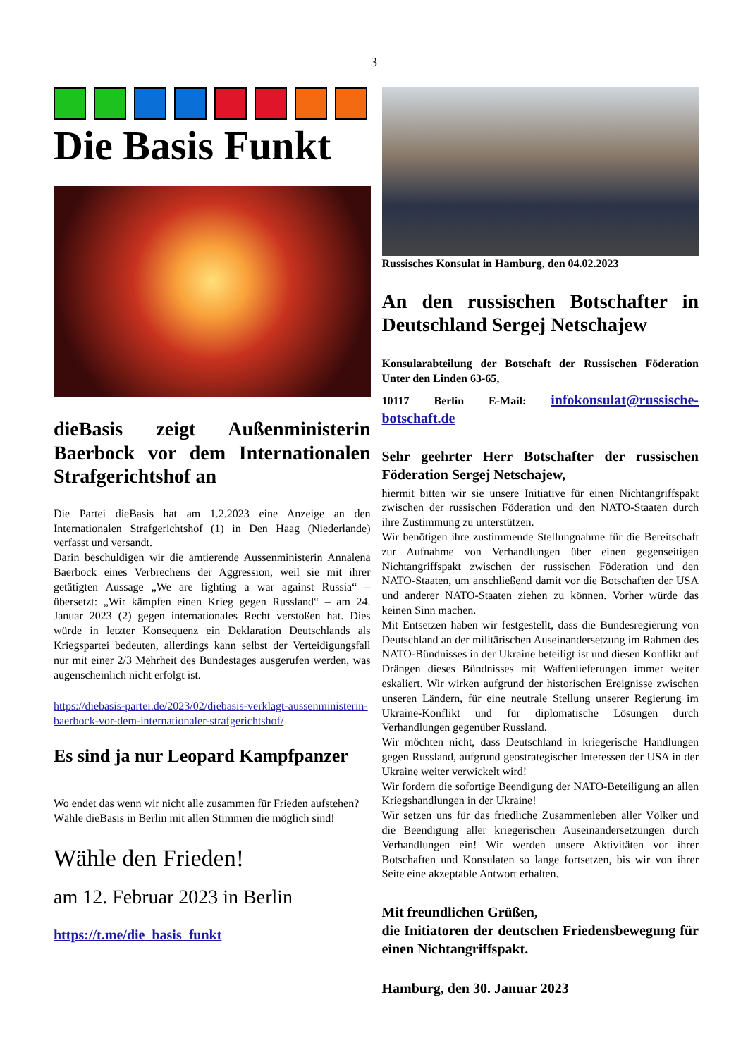3
Die Basis Funkt
dieBasis zeigt Außenministerin Baerbock vor dem Internationalen Strafgerichtshof an
Die Partei dieBasis hat am 1.2.2023 eine Anzeige an den Internationalen Strafgerichtshof (1) in Den Haag (Niederlande) verfasst und versandt.
Darin beschuldigen wir die amtierende Aussenministerin Annalena Baerbock eines Verbrechens der Aggression, weil sie mit ihrer getätigten Aussage „We are fighting a war against Russia“ – übersetzt: „Wir kämpfen einen Krieg gegen Russland“ – am 24. Januar 2023 (2) gegen internationales Recht verstoßen hat. Dies würde in letzter Konsequenz ein Deklaration Deutschlands als Kriegspartei bedeuten, allerdings kann selbst der Verteidigungsfall nur mit einer 2/3 Mehrheit des Bundestages ausgerufen werden, was augenscheinlich nicht erfolgt ist.
https://diebasis-partei.de/2023/02/diebasis-verklagt-aussenministerin-baerbock-vor-dem-internationaler-strafgerichtshof/
Es sind ja nur Leopard Kampfpanzer
Wo endet das wenn wir nicht alle zusammen für Frieden aufstehen?
Wähle dieBasis in Berlin mit allen Stimmen die möglich sind!
Wähle den Frieden!
am 12. Februar 2023 in Berlin
https://t.me/die_basis_funkt
Russisches Konsulat in Hamburg, den 04.02.2023
An den russischen Botschafter in Deutschland Sergej Netschajew
Konsularabteilung der Botschaft der Russischen Föderation Unter den Linden 63-65,
10117 Berlin E-Mail: infokonsulat@russische-botschaft.de
Sehr geehrter Herr Botschafter der russischen Föderation Sergej Netschajew,
hiermit bitten wir sie unsere Initiative für einen Nichtangriffspakt zwischen der russischen Föderation und den NATO-Staaten durch ihre Zustimmung zu unterstützen.
Wir benötigen ihre zustimmende Stellungnahme für die Bereitschaft zur Aufnahme von Verhandlungen über einen gegenseitigen Nichtangriffspakt zwischen der russischen Föderation und den NATO-Staaten, um anschließend damit vor die Botschaften der USA und anderer NATO-Staaten ziehen zu können. Vorher würde das keinen Sinn machen.
Mit Entsetzen haben wir festgestellt, dass die Bundesregierung von Deutschland an der militärischen Auseinandersetzung im Rahmen des NATO-Bündnisses in der Ukraine beteiligt ist und diesen Konflikt auf Drängen dieses Bündnisses mit Waffenlieferungen immer weiter eskaliert. Wir wirken aufgrund der historischen Ereignisse zwischen unseren Ländern, für eine neutrale Stellung unserer Regierung im Ukraine-Konflikt und für diplomatische Lösungen durch Verhandlungen gegenüber Russland.
Wir möchten nicht, dass Deutschland in kriegerische Handlungen gegen Russland, aufgrund geostrategischer Interessen der USA in der Ukraine weiter verwickelt wird!
Wir fordern die sofortige Beendigung der NATO-Beteiligung an allen Kriegshandlungen in der Ukraine!
Wir setzen uns für das friedliche Zusammenleben aller Völker und die Beendigung aller kriegerischen Auseinandersetzungen durch Verhandlungen ein! Wir werden unsere Aktivitäten vor ihrer Botschaften und Konsulaten so lange fortsetzen, bis wir von ihrer Seite eine akzeptable Antwort erhalten.
Mit freundlichen Grüßen,
die Initiatoren der deutschen Friedensbewegung für einen Nichtangriffspakt.
Hamburg, den 30. Januar 2023